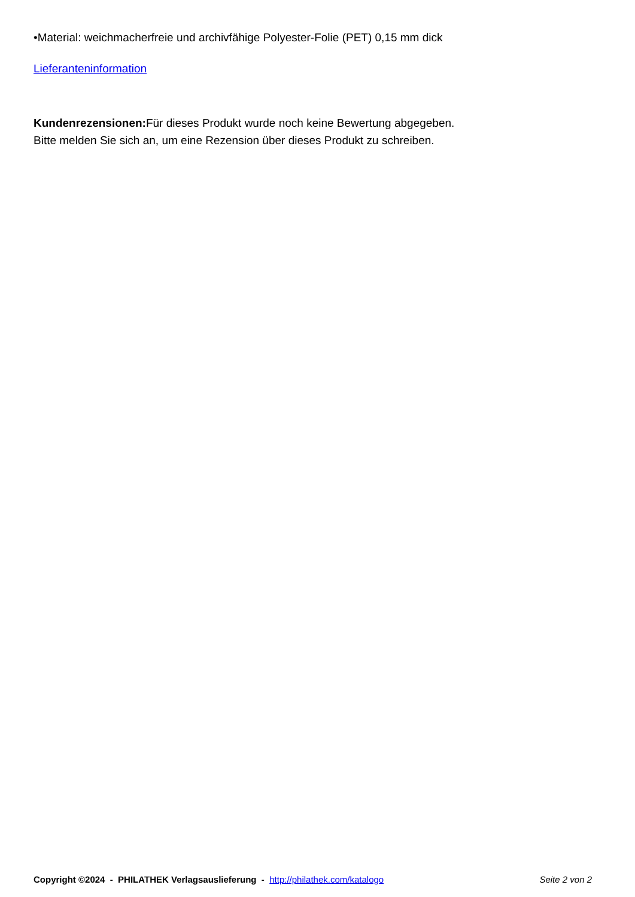•Material: weichmacherfreie und archivfähige Polyester-Folie (PET) 0,15 mm dick
Lieferanteninformation
Kundenrezensionen: Für dieses Produkt wurde noch keine Bewertung abgegeben.
Bitte melden Sie sich an, um eine Rezension über dieses Produkt zu schreiben.
Copyright ©2024 - PHILATHEK Verlagsauslieferung - http://philathek.com/katalogo Seite 2 von 2